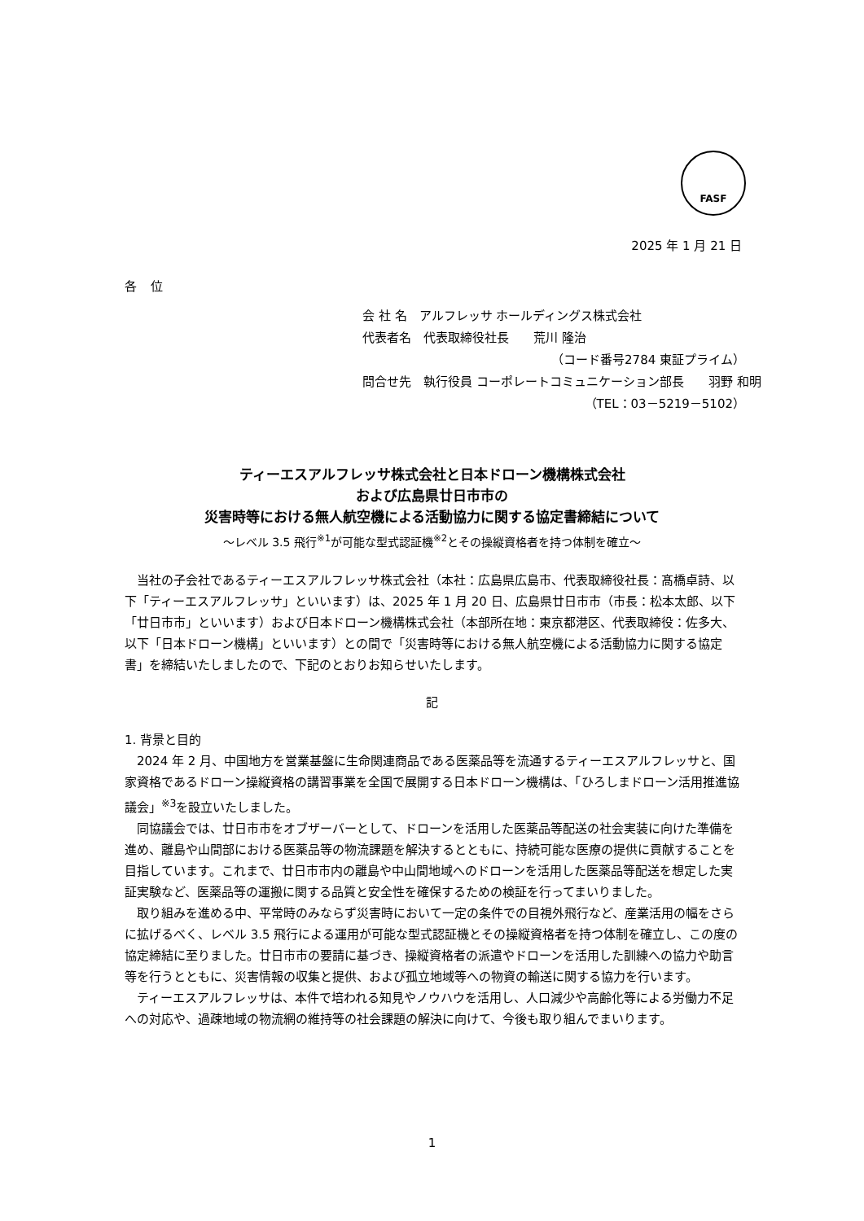FASF
2025 年 1 月 21 日
各 位
会 社 名　アルフレッサ ホールディングス株式会社
代表者名　代表取締役社長　　荒川 隆治
（コード番号2784 東証プライム）
問合せ先　執行役員 コーポレートコミュニケーション部長　　羽野 和明
（TEL：03－5219－5102）
ティーエスアルフレッサ株式会社と日本ドローン機構株式会社
および広島県廿日市市の
災害時等における無人航空機による活動協力に関する協定書締結について
～レベル 3.5 飛行<sup>※1</sup>が可能な型式認証機<sup>※2</sup>とその操縦資格者を持つ体制を確立～
当社の子会社であるティーエスアルフレッサ株式会社（本社：広島県広島市、代表取締役社長：髙橋卓詩、以下「ティーエスアルフレッサ」といいます）は、2025 年 1 月 20 日、広島県廿日市市（市長：松本太郎、以下「廿日市市」といいます）および日本ドローン機構株式会社（本部所在地：東京都港区、代表取締役：佐多大、以下「日本ドローン機構」といいます）との間で「災害時等における無人航空機による活動協力に関する協定書」を締結いたしましたので、下記のとおりお知らせいたします。
記
1. 背景と目的
2024 年 2 月、中国地方を営業基盤に生命関連商品である医薬品等を流通するティーエスアルフレッサと、国家資格であるドローン操縦資格の講習事業を全国で展開する日本ドローン機構は、「ひろしまドローン活用推進協議会」<sup>※3</sup>を設立いたしました。
同協議会では、廿日市市をオブザーバーとして、ドローンを活用した医薬品等配送の社会実装に向けた準備を進め、離島や山間部における医薬品等の物流課題を解決するとともに、持続可能な医療の提供に貢献することを目指しています。これまで、廿日市市内の離島や中山間地域へのドローンを活用した医薬品等配送を想定した実証実験など、医薬品等の運搬に関する品質と安全性を確保するための検証を行ってまいりました。
取り組みを進める中、平常時のみならず災害時において一定の条件での目視外飛行など、産業活用の幅をさらに拡げるべく、レベル 3.5 飛行による運用が可能な型式認証機とその操縦資格者を持つ体制を確立し、この度の協定締結に至りました。廿日市市の要請に基づき、操縦資格者の派遣やドローンを活用した訓練への協力や助言等を行うとともに、災害情報の収集と提供、および孤立地域等への物資の輸送に関する協力を行います。
ティーエスアルフレッサは、本件で培われる知見やノウハウを活用し、人口減少や高齢化等による労働力不足への対応や、過疎地域の物流網の維持等の社会課題の解決に向けて、今後も取り組んでまいります。
1